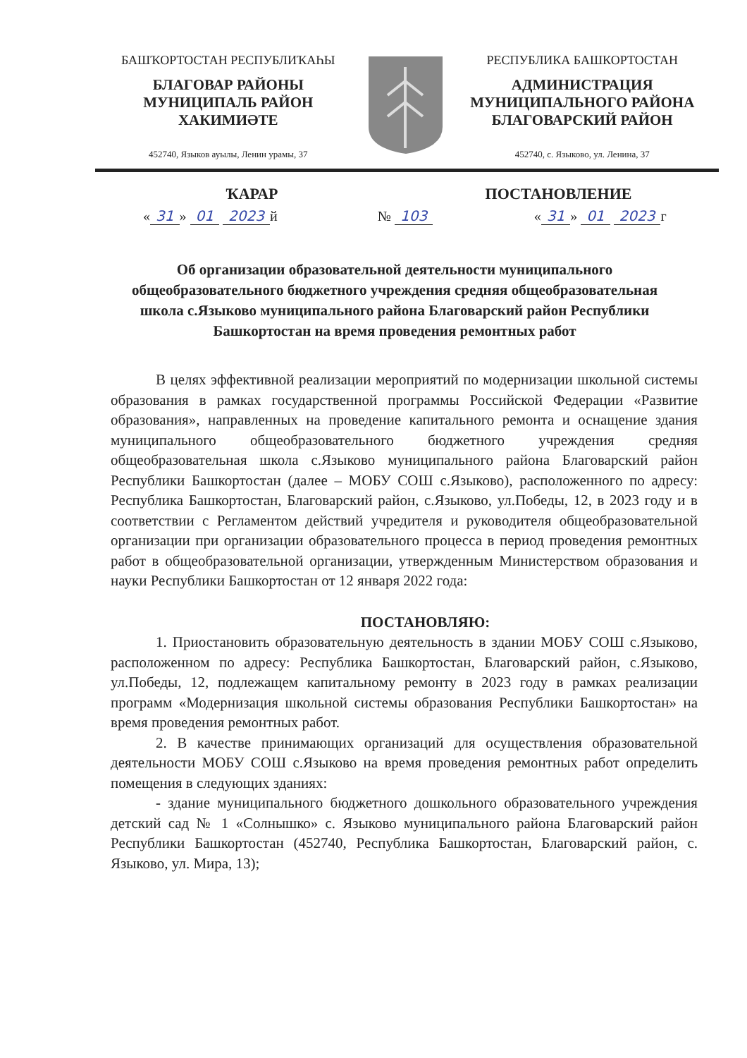БАШҠОРТОСТАН РЕСПУБЛИҠАҺЫ
БЛАГОВАР РАЙОНЫ
МУНИЦИПАЛЬ РАЙОН
ХАКИМИӘТЕ
452740, Языков ауылы, Ленин урамы, 37
РЕСПУБЛИКА БАШКОРТОСТАН
АДМИНИСТРАЦИЯ
МУНИЦИПАЛЬНОГО РАЙОНА
БЛАГОВАРСКИЙ РАЙОН
452740, с. Языково, ул. Ленина, 37
ҠАРАР ПОСТАНОВЛЕНИЕ
« 31 » 01 2023 й № 103 « 31 » 01 2023 г
Об организации образовательной деятельности муниципального общеобразовательного бюджетного учреждения средняя общеобразовательная школа с.Языково муниципального района Благоварский район Республики Башкортостан на время проведения ремонтных работ
В целях эффективной реализации мероприятий по модернизации школьной системы образования в рамках государственной программы Российской Федерации «Развитие образования», направленных на проведение капитального ремонта и оснащение здания муниципального общеобразовательного бюджетного учреждения средняя общеобразовательная школа с.Языково муниципального района Благоварский район Республики Башкортостан (далее – МОБУ СОШ с.Языково), расположенного по адресу: Республика Башкортостан, Благоварский район, с.Языково, ул.Победы, 12, в 2023 году и в соответствии с Регламентом действий учредителя и руководителя общеобразовательной организации при организации образовательного процесса в период проведения ремонтных работ в общеобразовательной организации, утвержденным Министерством образования и науки Республики Башкортостан от 12 января 2022 года:
ПОСТАНОВЛЯЮ:
1. Приостановить образовательную деятельность в здании МОБУ СОШ с.Языково, расположенном по адресу: Республика Башкортостан, Благоварский район, с.Языково, ул.Победы, 12, подлежащем капитальному ремонту в 2023 году в рамках реализации программ «Модернизация школьной системы образования Республики Башкортостан» на время проведения ремонтных работ.
2. В качестве принимающих организаций для осуществления образовательной деятельности МОБУ СОШ с.Языково на время проведения ремонтных работ определить помещения в следующих зданиях:
- здание муниципального бюджетного дошкольного образовательного учреждения детский сад № 1 «Солнышко» с. Языково муниципального района Благоварский район Республики Башкортостан (452740, Республика Башкортостан, Благоварский район, с. Языково, ул. Мира, 13);